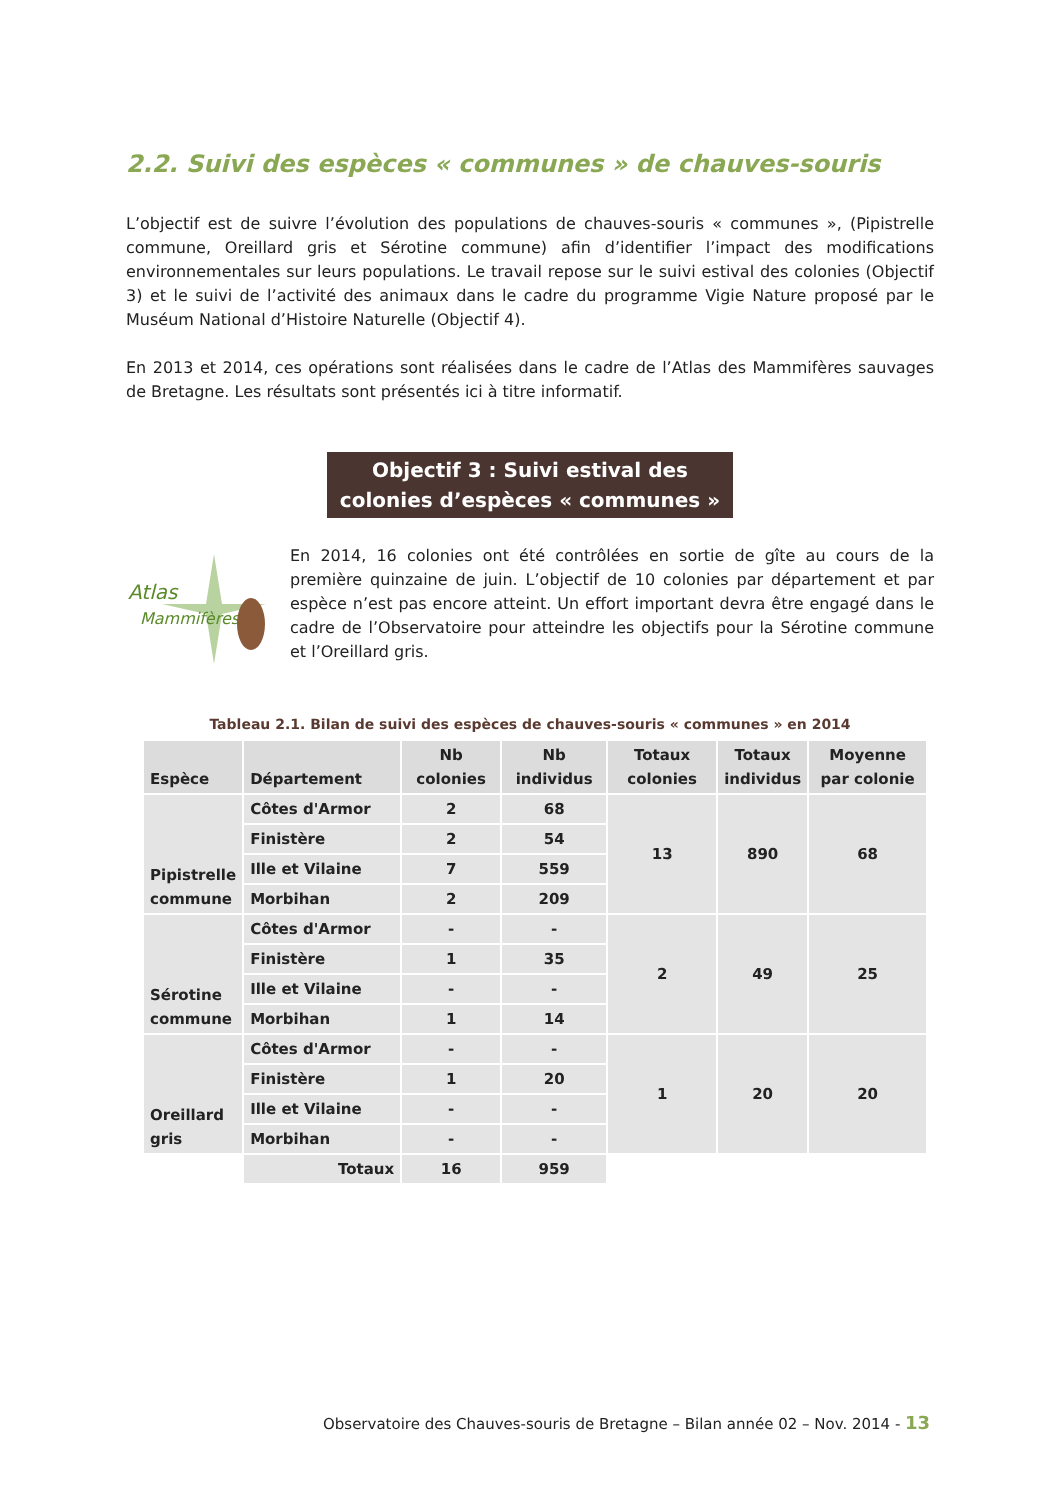2.2. Suivi des espèces « communes » de chauves-souris
L’objectif est de suivre l’évolution des populations de chauves-souris « communes », (Pipistrelle commune, Oreillard gris et Sérotine commune) afin d’identifier l’impact des modifications environnementales sur leurs populations. Le travail repose sur le suivi estival des colonies (Objectif 3) et le suivi de l’activité des animaux dans le cadre du programme Vigie Nature proposé par le Muséum National d’Histoire Naturelle (Objectif 4).
En 2013 et 2014, ces opérations sont réalisées dans le cadre de l’Atlas des Mammifères sauvages de Bretagne. Les résultats sont présentés ici à titre informatif.
Objectif 3 : Suivi estival des colonies d’espèces « communes »
Atlas
Mammifères
En 2014, 16 colonies ont été contrôlées en sortie de gîte au cours de la première quinzaine de juin. L’objectif de 10 colonies par département et par espèce n’est pas encore atteint. Un effort important devra être engagé dans le cadre de l’Observatoire pour atteindre les objectifs pour la Sérotine commune et l’Oreillard gris.
Tableau 2.1. Bilan de suivi des espèces de chauves-souris « communes » en 2014
| Espèce | Département | Nb colonies | Nb individus | Totaux colonies | Totaux individus | Moyenne par colonie |
| --- | --- | --- | --- | --- | --- | --- |
| Pipistrelle commune | Côtes d'Armor | 2 | 68 | 13 | 890 | 68 |
| | Finistère | 2 | 54 | | | |
| | Ille et Vilaine | 7 | 559 | | | |
| | Morbihan | 2 | 209 | | | |
| Sérotine commune | Côtes d'Armor | - | - | 2 | 49 | 25 |
| | Finistère | 1 | 35 | | | |
| | Ille et Vilaine | - | - | | | |
| | Morbihan | 1 | 14 | | | |
| Oreillard gris | Côtes d'Armor | - | - | 1 | 20 | 20 |
| | Finistère | 1 | 20 | | | |
| | Ille et Vilaine | - | - | | | |
| | Morbihan | - | - | | | |
| | Totaux | 16 | 959 | | | |
Observatoire des Chauves-souris de Bretagne – Bilan année 02 – Nov. 2014 - 13